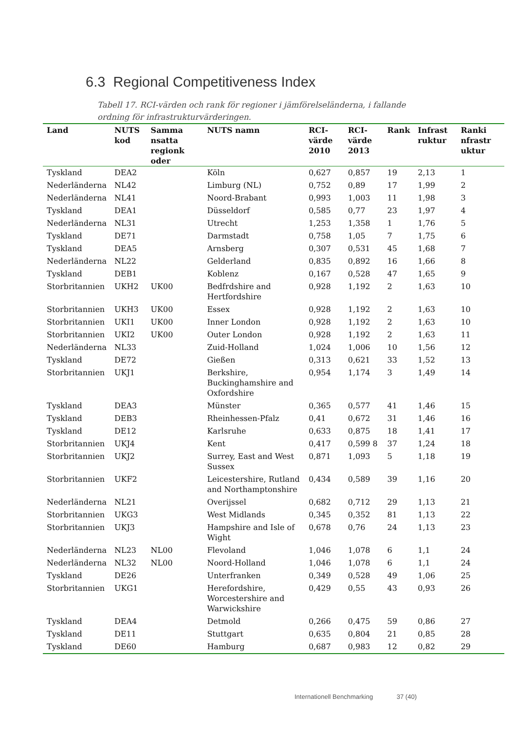6.3 Regional Competitiveness Index
Tabell 17. RCI-värden och rank för regioner i jämförelseländerna, i fallande ordning för infrastrukturvärderingen.
| Land | NUTS kod | Samma nsatta regionk oder | NUTS namn | RCI-värde 2010 | RCI-värde 2013 | Rank | Infrast ruktur | Ranki nfrastr uktur |
| --- | --- | --- | --- | --- | --- | --- | --- | --- |
| Tyskland | DEA2 | | Köln | 0,627 | 0,857 | 19 | 2,13 | 1 |
| Nederländerna | NL42 | | Limburg (NL) | 0,752 | 0,89 | 17 | 1,99 | 2 |
| Nederländerna | NL41 | | Noord-Brabant | 0,993 | 1,003 | 11 | 1,98 | 3 |
| Tyskland | DEA1 | | Düsseldorf | 0,585 | 0,77 | 23 | 1,97 | 4 |
| Nederländerna | NL31 | | Utrecht | 1,253 | 1,358 | 1 | 1,76 | 5 |
| Tyskland | DE71 | | Darmstadt | 0,758 | 1,05 | 7 | 1,75 | 6 |
| Tyskland | DEA5 | | Arnsberg | 0,307 | 0,531 | 45 | 1,68 | 7 |
| Nederländerna | NL22 | | Gelderland | 0,835 | 0,892 | 16 | 1,66 | 8 |
| Tyskland | DEB1 | | Koblenz | 0,167 | 0,528 | 47 | 1,65 | 9 |
| Storbritannien | UKH2 | UK00 | Bedfrdshire and Hertfordshire | 0,928 | 1,192 | 2 | 1,63 | 10 |
| Storbritannien | UKH3 | UK00 | Essex | 0,928 | 1,192 | 2 | 1,63 | 10 |
| Storbritannien | UKI1 | UK00 | Inner London | 0,928 | 1,192 | 2 | 1,63 | 10 |
| Storbritannien | UKI2 | UK00 | Outer London | 0,928 | 1,192 | 2 | 1,63 | 11 |
| Nederländerna | NL33 | | Zuid-Holland | 1,024 | 1,006 | 10 | 1,56 | 12 |
| Tyskland | DE72 | | Gießen | 0,313 | 0,621 | 33 | 1,52 | 13 |
| Storbritannien | UKJ1 | | Berkshire, Buckinghamshire and Oxfordshire | 0,954 | 1,174 | 3 | 1,49 | 14 |
| Tyskland | DEA3 | | Münster | 0,365 | 0,577 | 41 | 1,46 | 15 |
| Tyskland | DEB3 | | Rheinhessen-Pfalz | 0,41 | 0,672 | 31 | 1,46 | 16 |
| Tyskland | DE12 | | Karlsruhe | 0,633 | 0,875 | 18 | 1,41 | 17 |
| Storbritannien | UKJ4 | | Kent | 0,417 | 0,599 8 | 37 | 1,24 | 18 |
| Storbritannien | UKJ2 | | Surrey, East and West Sussex | 0,871 | 1,093 | 5 | 1,18 | 19 |
| Storbritannien | UKF2 | | Leicestershire, Rutland and Northamptonshire | 0,434 | 0,589 | 39 | 1,16 | 20 |
| Nederländerna | NL21 | | Overijssel | 0,682 | 0,712 | 29 | 1,13 | 21 |
| Storbritannien | UKG3 | | West Midlands | 0,345 | 0,352 | 81 | 1,13 | 22 |
| Storbritannien | UKJ3 | | Hampshire and Isle of Wight | 0,678 | 0,76 | 24 | 1,13 | 23 |
| Nederländerna | NL23 | NL00 | Flevoland | 1,046 | 1,078 | 6 | 1,1 | 24 |
| Nederländerna | NL32 | NL00 | Noord-Holland | 1,046 | 1,078 | 6 | 1,1 | 24 |
| Tyskland | DE26 | | Unterfranken | 0,349 | 0,528 | 49 | 1,06 | 25 |
| Storbritannien | UKG1 | | Herefordshire, Worcestershire and Warwickshire | 0,429 | 0,55 | 43 | 0,93 | 26 |
| Tyskland | DEA4 | | Detmold | 0,266 | 0,475 | 59 | 0,86 | 27 |
| Tyskland | DE11 | | Stuttgart | 0,635 | 0,804 | 21 | 0,85 | 28 |
| Tyskland | DE60 | | Hamburg | 0,687 | 0,983 | 12 | 0,82 | 29 |
Internationell Benchmarking 37 (40)